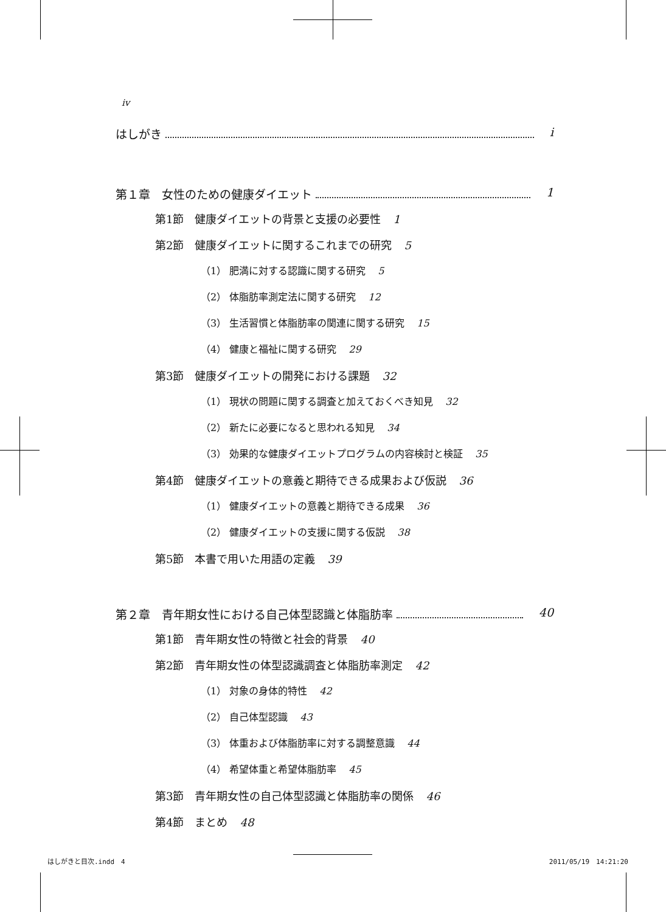iv
はしがき i
第１章　女性のための健康ダイエット 1
第1節　健康ダイエットの背景と支援の必要性 1
第2節　健康ダイエットに関するこれまでの研究 5
（1） 肥満に対する認識に関する研究 5
（2） 体脂肪率測定法に関する研究 12
（3） 生活習慣と体脂肪率の関連に関する研究 15
（4） 健康と福祉に関する研究 29
第3節　健康ダイエットの開発における課題 32
（1） 現状の問題に関する調査と加えておくべき知見 32
（2） 新たに必要になると思われる知見 34
（3） 効果的な健康ダイエットプログラムの内容検討と検証 35
第4節　健康ダイエットの意義と期待できる成果および仮説 36
（1） 健康ダイエットの意義と期待できる成果 36
（2） 健康ダイエットの支援に関する仮説 38
第5節　本書で用いた用語の定義 39
第２章　青年期女性における自己体型認識と体脂肪率 40
第1節　青年期女性の特徴と社会的背景 40
第2節　青年期女性の体型認識調査と体脂肪率測定 42
（1） 対象の身体的特性 42
（2） 自己体型認識 43
（3） 体重および体脂肪率に対する調整意識 44
（4） 希望体重と希望体脂肪率 45
第3節　青年期女性の自己体型認識と体脂肪率の関係 46
第4節　まとめ 48
はしがきと目次.indd　4 2011/05/19　14:21:20